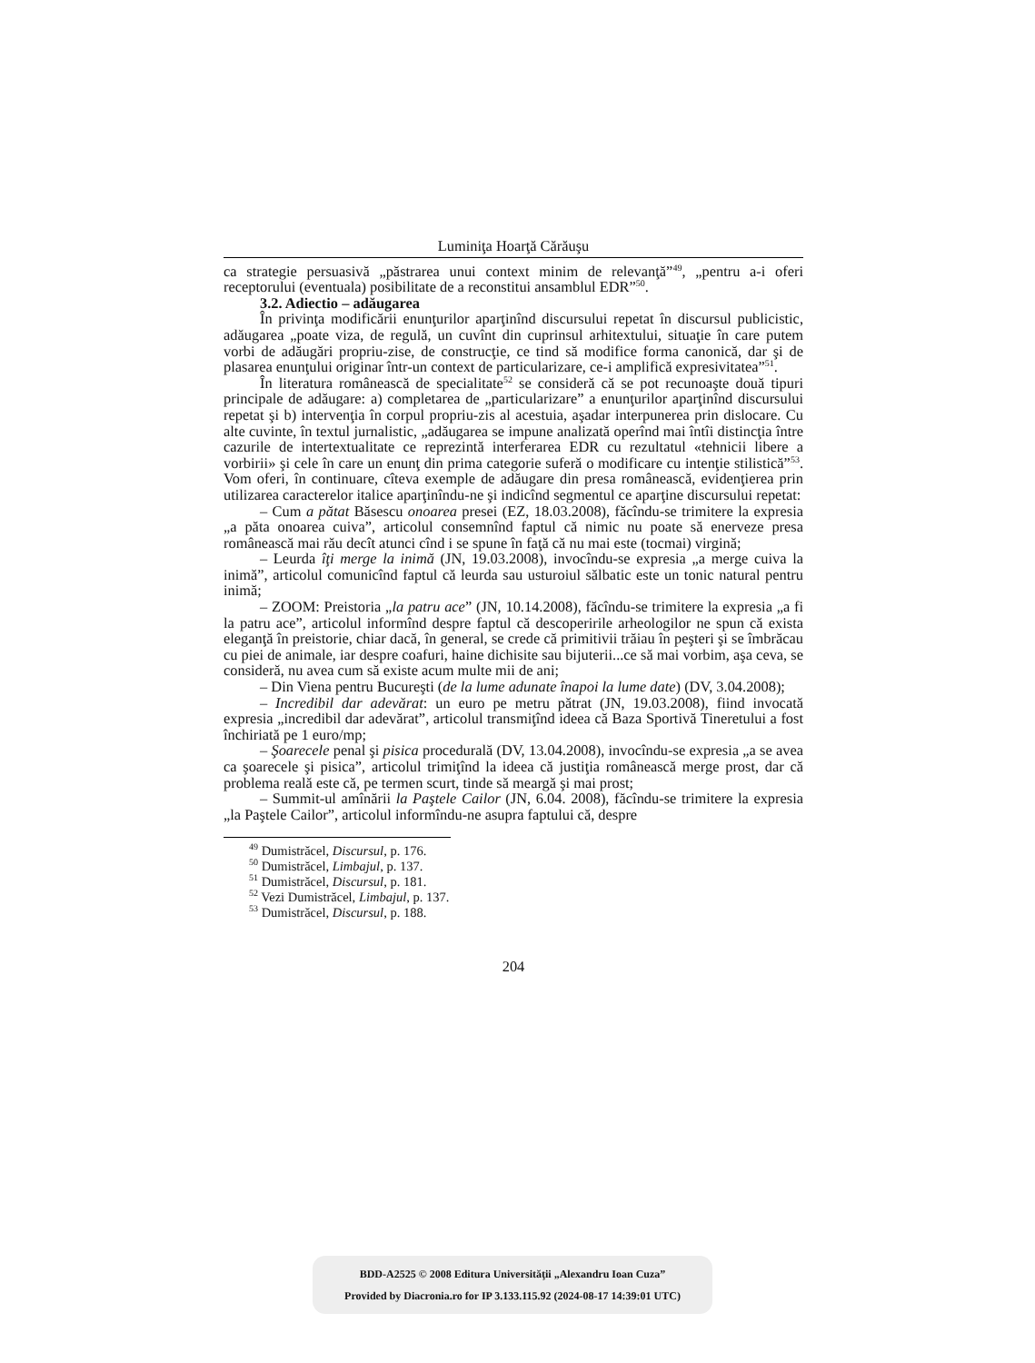Luminiţa Hoarţă Cărăuşu
ca strategie persuasivă „păstrarea unui context minim de relevanţă”<sup>49</sup>, „pentru a-i oferi receptorului (eventuala) posibilitate de a reconstitui ansamblul EDR”<sup>50</sup>.
3.2. Adiectio – adăugarea
În privinţa modificării enunţurilor aparţinînd discursului repetat în discursul publicistic, adăugarea „poate viza, de regulă, un cuvînt din cuprinsul arhitextului, situaţie în care putem vorbi de adăugări propriu-zise, de construcţie, ce tind să modifice forma canonică, dar şi de plasarea enunţului originar într-un context de particularizare, ce-i amplifică expresivitatea”<sup>51</sup>.
În literatura românească de specialitate<sup>52</sup> se consideră că se pot recunoaşte două tipuri principale de adăugare: a) completarea de „particularizare” a enunţurilor aparţinînd discursului repetat şi b) intervenţia în corpul propriu-zis al acestuia, aşadar interpunerea prin dislocare. Cu alte cuvinte, în textul jurnalistic, „adăugarea se impune analizată operînd mai întîi distincţia între cazurile de intertextualitate ce reprezintă interferarea EDR cu rezultatul «tehnicii libere a vorbirii» şi cele în care un enunţ din prima categorie suferă o modificare cu intenţie stilistică”<sup>53</sup>. Vom oferi, în continuare, cîteva exemple de adăugare din presa românească, evidenţierea prin utilizarea caracterelor italice aparţinîndu-ne şi indicînd segmentul ce aparţine discursului repetat:
– Cum a pătat Băsescu onoarea presei (EZ, 18.03.2008), făcîndu-se trimitere la expresia „a păta onoarea cuiva”, articolul consemnînd faptul că nimic nu poate să enerveze presa românească mai rău decît atunci cînd i se spune în faţă că nu mai este (tocmai) virgină;
– Leurda îţi merge la inimă (JN, 19.03.2008), invocîndu-se expresia „a merge cuiva la inimă”, articolul comunicînd faptul că leurda sau usturoiul sălbatic este un tonic natural pentru inimă;
– ZOOM: Preistoria „la patru ace” (JN, 10.14.2008), făcîndu-se trimitere la expresia „a fi la patru ace”, articolul informînd despre faptul că descoperirile arheologilor ne spun că exista eleganţă în preistorie, chiar dacă, în general, se crede că primitivii trăiau în peşteri şi se îmbrăcau cu piei de animale, iar despre coafuri, haine dichisite sau bijuterii...ce să mai vorbim, aşa ceva, se consideră, nu avea cum să existe acum multe mii de ani;
– Din Viena pentru Bucureşti (de la lume adunate înapoi la lume date) (DV, 3.04.2008);
– Incredibil dar adevărat: un euro pe metru pătrat (JN, 19.03.2008), fiind invocată expresia „incredibil dar adevărat”, articolul transmiţînd ideea că Baza Sportivă Tineretului a fost închiriată pe 1 euro/mp;
– Şoarecele penal şi pisica procedurală (DV, 13.04.2008), invocîndu-se expresia „a se avea ca şoarecele şi pisica”, articolul trimiţînd la ideea că justiţia românească merge prost, dar că problema reală este că, pe termen scurt, tinde să meargă şi mai prost;
– Summit-ul amînării la Paştele Cailor (JN, 6.04. 2008), făcîndu-se trimitere la expresia „la Paştele Cailor”, articolul informîndu-ne asupra faptului că, despre
<sup>49</sup> Dumistrăcel, Discursul, p. 176.
<sup>50</sup> Dumistrăcel, Limbajul, p. 137.
<sup>51</sup> Dumistrăcel, Discursul, p. 181.
<sup>52</sup> Vezi Dumistrăcel, Limbajul, p. 137.
<sup>53</sup> Dumistrăcel, Discursul, p. 188.
204
BDD-A2525 © 2008 Editura Universităţii „Alexandru Ioan Cuza”
Provided by Diacronia.ro for IP 3.133.115.92 (2024-08-17 14:39:01 UTC)